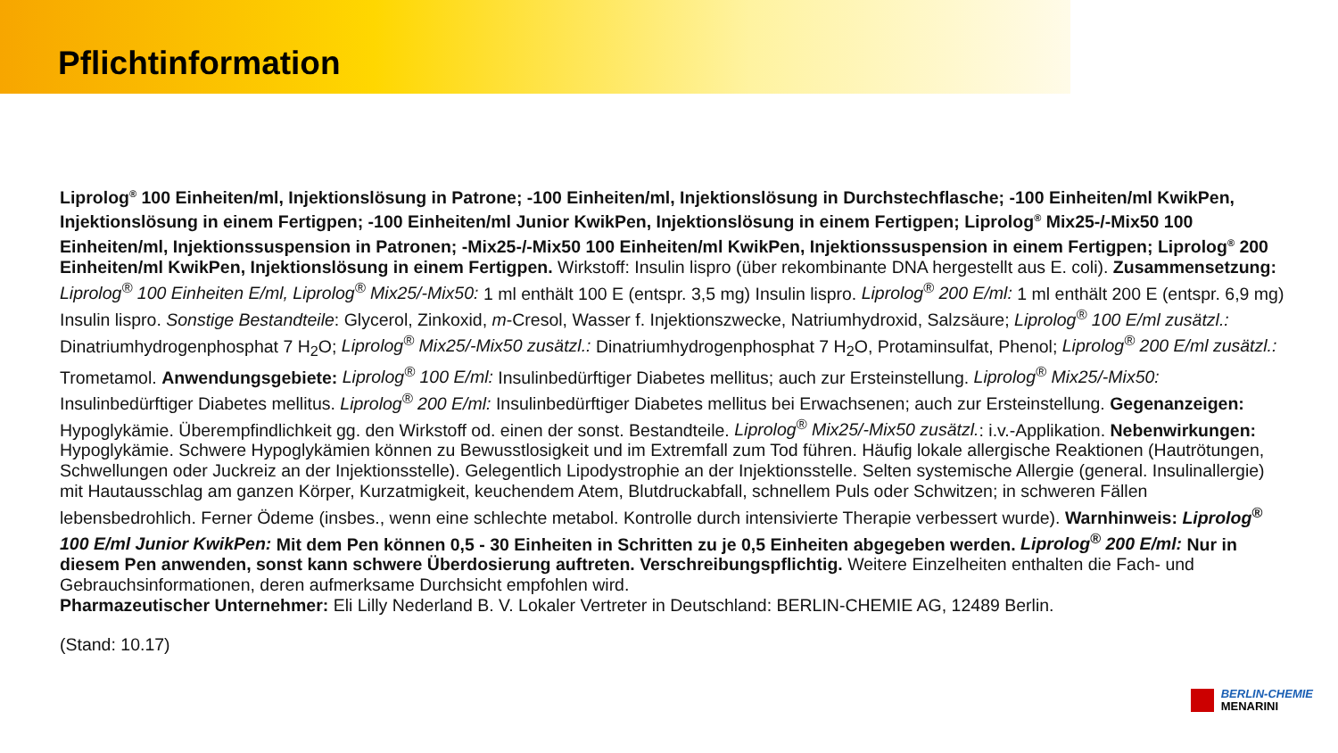Pflichtinformation
Liprolog<sup>®</sup> 100 Einheiten/ml, Injektionslösung in Patrone; -100 Einheiten/ml, Injektionslösung in Durchstechflasche; -100 Einheiten/ml KwikPen, Injektionslösung in einem Fertigpen; -100 Einheiten/ml Junior KwikPen, Injektionslösung in einem Fertigpen; Liprolog<sup>®</sup> Mix25-/-Mix50 100 Einheiten/ml, Injektionssuspension in Patronen; -Mix25-/-Mix50 100 Einheiten/ml KwikPen, Injektionssuspension in einem Fertigpen; Liprolog<sup>®</sup> 200 Einheiten/ml KwikPen, Injektionslösung in einem Fertigpen. Wirkstoff: Insulin lispro (über rekombinante DNA hergestellt aus E. coli). Zusammensetzung: Liprolog<sup>®</sup> 100 Einheiten E/ml, Liprolog<sup>®</sup> Mix25/-Mix50: 1 ml enthält 100 E (entspr. 3,5 mg) Insulin lispro. Liprolog<sup>®</sup> 200 E/ml: 1 ml enthält 200 E (entspr. 6,9 mg) Insulin lispro. Sonstige Bestandteile: Glycerol, Zinkoxid, m-Cresol, Wasser f. Injektionszwecke, Natriumhydroxid, Salzsäure; Liprolog<sup>®</sup> 100 E/ml zusätzl.: Dinatriumhydrogenphosphat 7 H<sub>2</sub>O; Liprolog<sup>®</sup> Mix25/-Mix50 zusätzl.: Dinatriumhydrogenphosphat 7 H<sub>2</sub>O, Protaminsulfat, Phenol; Liprolog<sup>®</sup> 200 E/ml zusätzl.: Trometamol. Anwendungsgebiete: Liprolog<sup>®</sup> 100 E/ml: Insulinbedürftiger Diabetes mellitus; auch zur Ersteinstellung. Liprolog<sup>®</sup> Mix25/-Mix50: Insulinbedürftiger Diabetes mellitus. Liprolog<sup>®</sup> 200 E/ml: Insulinbedürftiger Diabetes mellitus bei Erwachsenen; auch zur Ersteinstellung. Gegenanzeigen: Hypoglykämie. Überempfindlichkeit gg. den Wirkstoff od. einen der sonst. Bestandteile. Liprolog<sup>®</sup> Mix25/-Mix50 zusätzl.: i.v.-Applikation. Nebenwirkungen: Hypoglykämie. Schwere Hypoglykämien können zu Bewusstlosigkeit und im Extremfall zum Tod führen. Häufig lokale allergische Reaktionen (Hautrötungen, Schwellungen oder Juckreiz an der Injektionsstelle). Gelegentlich Lipodystrophie an der Injektionsstelle. Selten systemische Allergie (general. Insulinallergie) mit Hautausschlag am ganzen Körper, Kurzatmigkeit, keuchendem Atem, Blutdruckabfall, schnellem Puls oder Schwitzen; in schweren Fällen lebensbedrohlich. Ferner Ödeme (insbes., wenn eine schlechte metabol. Kontrolle durch intensivierte Therapie verbessert wurde). Warnhinweis: Liprolog<sup>®</sup> 100 E/ml Junior KwikPen: Mit dem Pen können 0,5 - 30 Einheiten in Schritten zu je 0,5 Einheiten abgegeben werden. Liprolog<sup>®</sup> 200 E/ml: Nur in diesem Pen anwenden, sonst kann schwere Überdosierung auftreten. Verschreibungspflichtig. Weitere Einzelheiten enthalten die Fach- und Gebrauchsinformationen, deren aufmerksame Durchsicht empfohlen wird.
Pharmazeutischer Unternehmer: Eli Lilly Nederland B. V. Lokaler Vertreter in Deutschland: BERLIN-CHEMIE AG, 12489 Berlin.
(Stand: 10.17)
BERLIN-CHEMIE
MENARINI